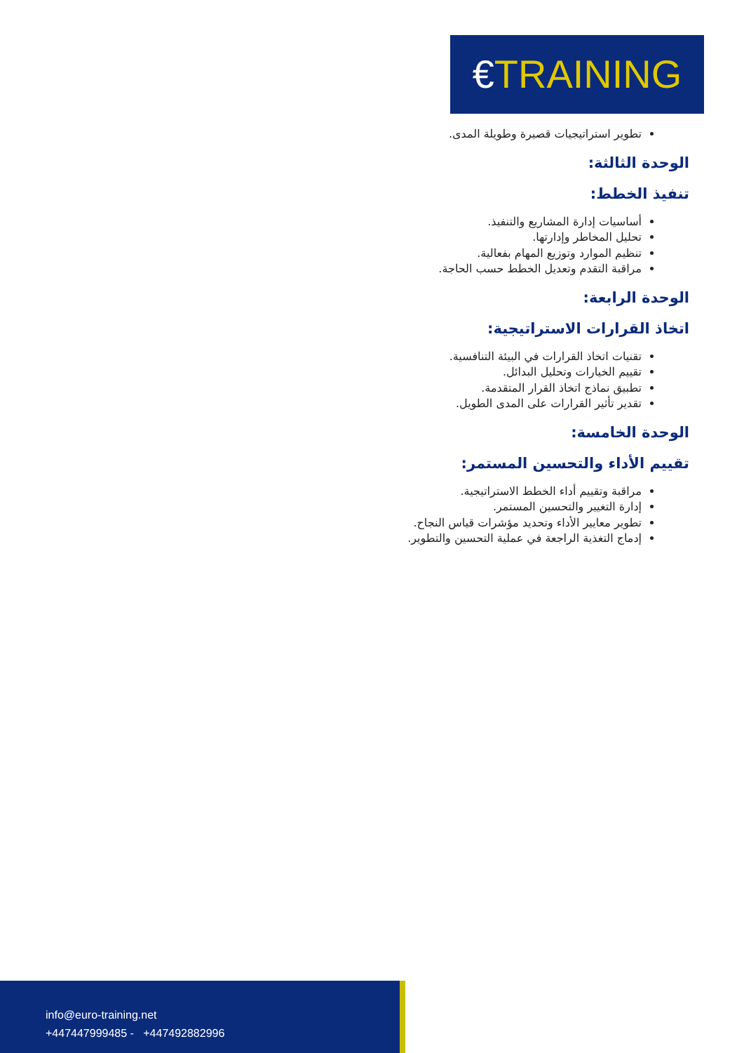€TRAINING
تطوير استراتيجيات قصيرة وطويلة المدى.
الوحدة الثالثة:
تنفيذ الخطط:
أساسيات إدارة المشاريع والتنفيذ.
تحليل المخاطر وإدارتها.
تنظيم الموارد وتوزيع المهام بفعالية.
مراقبة التقدم وتعديل الخطط حسب الحاجة.
الوحدة الرابعة:
اتخاذ القرارات الاستراتيجية:
تقنيات اتخاذ القرارات في البيئة التنافسية.
تقييم الخيارات وتحليل البدائل.
تطبيق نماذج اتخاذ القرار المتقدمة.
تقدير تأثير القرارات على المدى الطويل.
الوحدة الخامسة:
تقييم الأداء والتحسين المستمر:
مراقبة وتقييم أداء الخطط الاستراتيجية.
إدارة التغيير والتحسين المستمر.
تطوير معايير الأداء وتحديد مؤشرات قياس النجاح.
إدماج التغذية الراجعة في عملية التحسين والتطوير.
info@euro-training.net
+447447999485 - +447492882996